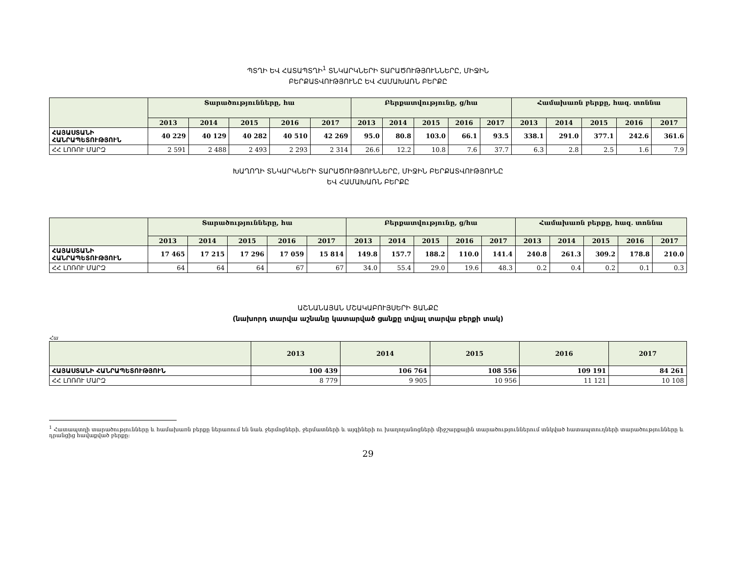ՊՏՂԻ ԵՎ ՀԱՏԱՊՏՂԻ<sup>1</sup> ՏՆԿԱՐԿՆԵՐԻ ՏԱՐԱԾՈՒԹՅՈՒՆՆԵՐԸ, ՄԻՋԻՆ
ԲԵՐՔԱՏՎՈՒԹՅՈՒՆԸ ԵՎ ՀԱՄԱԽԱՌՆ ԲԵՐՔԸ
| | Տարածությունները, հա | | | | | Բերքատվությունը, ց/հա | | | | | Համախառն բերքը, հազ. տոննա | | | | |
| --- | --- | --- | --- | --- | --- | --- | --- | --- | --- | --- | --- | --- | --- | --- | --- |
| | 2013 | 2014 | 2015 | 2016 | 2017 | 2013 | 2014 | 2015 | 2016 | 2017 | 2013 | 2014 | 2015 | 2016 | 2017 |
| ՀԱՅԱՍՏԱՆԻ ՀԱՆՐԱՊԵՏՈՒԹՅՈՒՆ | 40 229 | 40 129 | 40 282 | 40 510 | 42 269 | 95.0 | 80.8 | 103.0 | 66.1 | 93.5 | 338.1 | 291.0 | 377.1 | 242.6 | 361.6 |
| ՀՀ ԼՈՌՈՒ ՄԱՐԶ | 2 591 | 2 488 | 2 493 | 2 293 | 2 314 | 26.6 | 12.2 | 10.8 | 7.6 | 37.7 | 6.3 | 2.8 | 2.5 | 1.6 | 7.9 |
ԽԱՂՈՂԻ ՏՆԿԱՐԿՆԵՐԻ ՏԱՐԱԾՈՒԹՅՈՒՆՆԵՐԸ, ՄԻՋԻՆ ԲԵՐՔԱՏՎՈՒԹՅՈՒՆԸ
ԵՎ ՀԱՄԱԽԱՌՆ ԲԵՐՔԸ
| | Տարածությունները, հա | | | | | Բերքատվությունը, ց/հա | | | | | Համախառն բերքը, հազ. տոննա | | | | |
| --- | --- | --- | --- | --- | --- | --- | --- | --- | --- | --- | --- | --- | --- | --- | --- |
| | 2013 | 2014 | 2015 | 2016 | 2017 | 2013 | 2014 | 2015 | 2016 | 2017 | 2013 | 2014 | 2015 | 2016 | 2017 |
| ՀԱՅԱՍՏԱՆԻ ՀԱՆՐԱՊԵՏՈՒԹՅՈՒՆ | 17 465 | 17 215 | 17 296 | 17 059 | 15 814 | 149.8 | 157.7 | 188.2 | 110.0 | 141.4 | 240.8 | 261.3 | 309.2 | 178.8 | 210.0 |
| ՀՀ ԼՈՌՈՒ ՄԱՐԶ | 64 | 64 | 64 | 67 | 67 | 34.0 | 55.4 | 29.0 | 19.6 | 48.3 | 0.2 | 0.4 | 0.2 | 0.1 | 0.3 |
ԱՇՆԱՆԱՅԱՆ ՄՇԱԿԱԲՈՒՅՍԵՐԻ ՑԱՆՔԸ
(նախորդ տարվա աշնանը կատարված ցանքը տվյալ տարվա բերքի տակ)
Հա
| | 2013 | 2014 | 2015 | 2016 | 2017 |
| --- | --- | --- | --- | --- | --- |
| ՀԱՅԱՍՏԱՆԻ ՀԱՆՐԱՊԵՏՈՒԹՅՈՒՆ | 100 439 | 106 764 | 108 556 | 109 191 | 84 261 |
| ՀՀ ԼՈՌՈՒ ՄԱՐԶ | 8 779 | 9 905 | 10 956 | 11 121 | 10 108 |
<sup>1</sup> Հատապտղի տարածությունները և համախառն բերքը ներառում են նաև ջերմոցների, ջերմատների և այգիների ու խաղողանոցների միջշարքային տարածություններում տնկված հատապտուղների տարածությունները և դրանցից հավաքված բերքը:
29